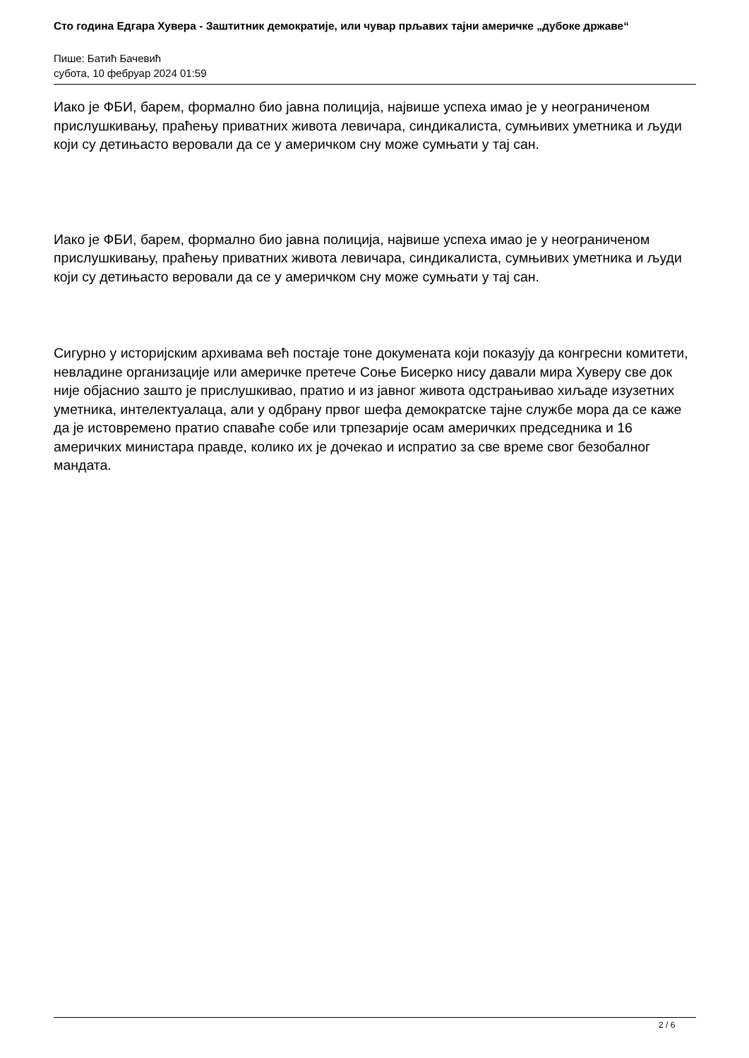Сто година Едгара Хувера - Заштитник демократије, или чувар прљавих тајни америчке „дубоке државе“
Пише: Батић Бачевић
субота, 10 фебруар 2024 01:59
Иако је ФБИ, барем, формално био јавна полиција, највише успеха имао је у неограниченом прислушкивању, праћењу приватних живота левичара, синдикалиста, сумњивих уметника и људи који су детињасто веровали да се у америчком сну може сумњати у тај сан.
Иако је ФБИ, барем, формално био јавна полиција, највише успеха имао је у неограниченом прислушкивању, праћењу приватних живота левичара, синдикалиста, сумњивих уметника и људи који су детињасто веровали да се у америчком сну може сумњати у тај сан.
Сигурно у историјским архивама већ постаје тоне докумената који показују да конгресни комитети, невладине организације или америчке претече Соње Бисерко нису давали мира Хуверу све док није објаснио зашто је прислушкивао, пратио и из јавног живота одстрањивао хиљаде изузетних уметника, интелектуалаца, али у одбрану првог шефа демократске тајне службе мора да се каже да је истовремено пратио спаваће собе или трпезарије осам америчких председника и 16 америчких министара правде, колико их је дочекао и испратио за све време свог безобалног мандата.
2 / 6